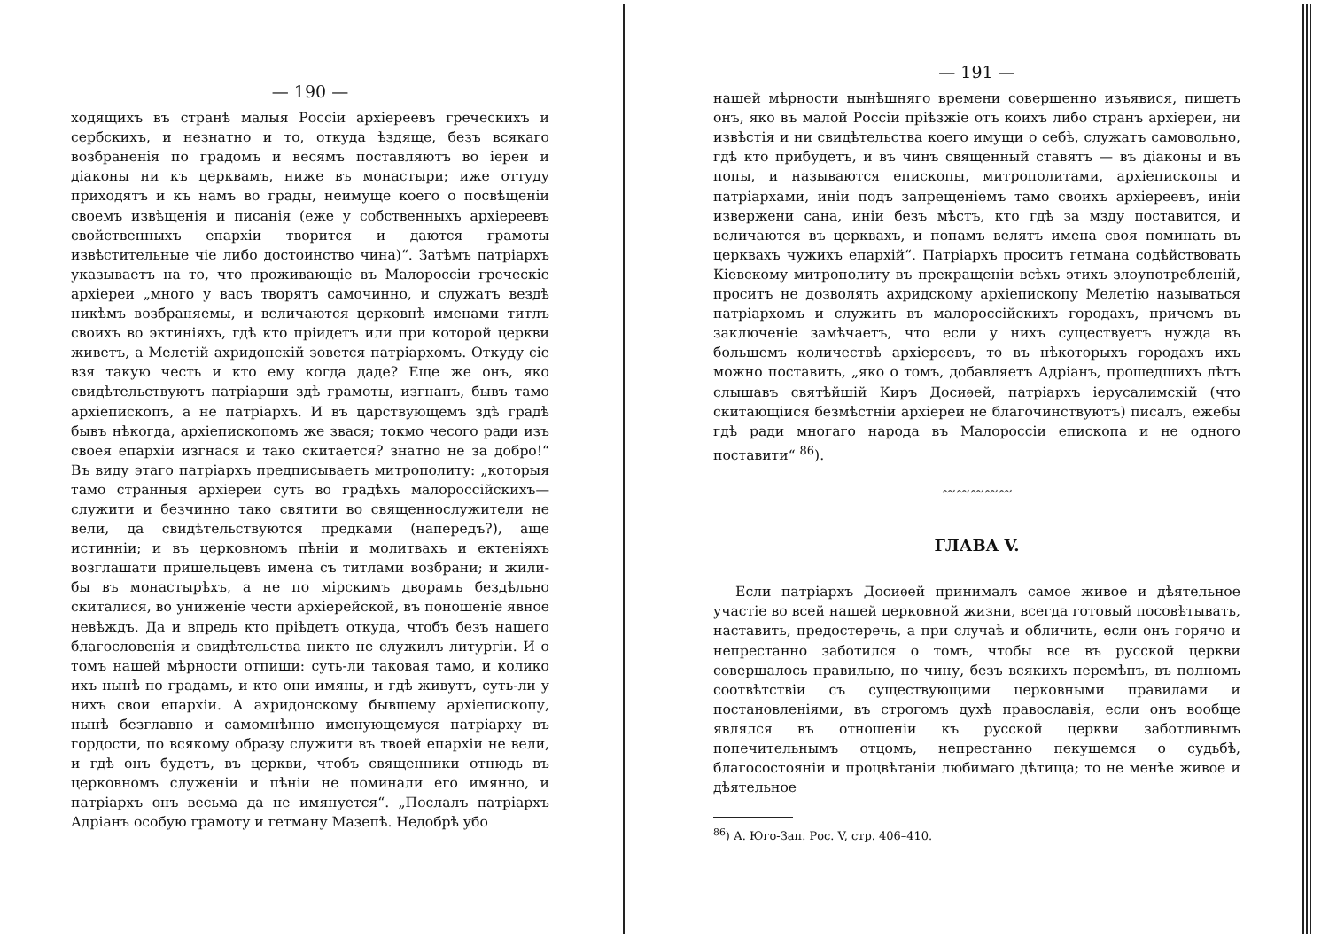— 190 —
ходящихъ въ странѣ малыя Россіи архіереевъ греческихъ и сербскихъ, и незнатно и то, откуда ѣздяще, безъ всякаго возбраненія по градомъ и весямъ поставляютъ во іереи и діаконы ни къ церквамъ, ниже въ монастыри; иже оттуду приходятъ и къ намъ во грады, неимуще коего о посвѣщеніи своемъ извѣщенія и писанія (еже у собственныхъ архіереевъ свойственныхъ епархіи творится и даются грамоты извѣстительные чіе либо достоинство чина)“. Затѣмъ патріархъ указываетъ на то, что проживающіе въ Малороссіи греческіе архіереи „много у васъ творятъ самочинно, и служатъ вездѣ никѣмъ возбраняемы, и величаются церковнѣ именами титлъ своихъ во эктиніяхъ, гдѣ кто пріидетъ или при которой церкви живетъ, а Мелетій ахридонскій зовется патріархомъ. Откуду сіе взя такую честь и кто ему когда даде? Еще же онъ, яко свидѣтельствуютъ патріарши здѣ грамоты, изгнанъ, бывъ тамо архіепископъ, а не патріархъ. И въ царствующемъ здѣ градѣ бывъ нѣкогда, архіепископомъ же звася; токмо чесого ради изъ своея епархіи изгнася и тако скитается? знатно не за добро!“ Въ виду этаго патріархъ предписываетъ митрополиту: „которыя тамо странныя архіереи суть во градѣхъ малороссійскихъ—служити и безчинно тако святити во священнослужители не вели, да свидѣтельствуются предками (напередъ?), аще истинніи; и въ церковномъ пѣніи и молитвахъ и ектеніяхъ возглашати пришельцевъ имена съ титлами возбрани; и жили-бы въ монастырѣхъ, а не по мірскимъ дворамъ бездѣльно скиталися, во униженіе чести архіерейской, въ поношеніе явное невѣждъ. Да и впредь кто пріѣдетъ откуда, чтобъ безъ нашего благословенія и свидѣтельства никто не служилъ литургіи. И о томъ нашей мѣрности отпиши: суть-ли таковая тамо, и колико ихъ нынѣ по градамъ, и кто они имяны, и гдѣ живутъ, суть-ли у нихъ свои епархіи. А ахридонскому бывшему архіепископу, нынѣ безглавно и самомнѣнно именующемуся патріарху въ гордости, по всякому образу служити въ твоей епархіи не вели, и гдѣ онъ будетъ, въ церкви, чтобъ священники отнюдь въ церковномъ служеніи и пѣніи не поминали его имянно, и патріархъ онъ весьма да не имянуется“. „Послалъ патріархъ Адріанъ особую грамоту и гетману Мазепѣ. Недобрѣ убо
— 191 —
нашей мѣрности нынѣшняго времени совершенно изъявися, пишетъ онъ, яко въ малой Россіи пріѣзжіе отъ коихъ либо странъ архіереи, ни извѣстія и ни свидѣтельства коего имущи о себѣ, служатъ самовольно, гдѣ кто прибудетъ, и въ чинъ священный ставятъ — въ діаконы и въ попы, и называются епископы, митрополитами, архіепископы и патріархами, иніи подъ запрещеніемъ тамо своихъ архіереевъ, иніи извержени сана, иніи безъ мѣстъ, кто гдѣ за мзду поставится, и величаются въ церквахъ, и попамъ велятъ имена своя поминать въ церквахъ чужихъ епархій“. Патріархъ проситъ гетмана содѣйствовать Кіевскому митрополиту въ прекращеніи всѣхъ этихъ злоупотребленій, проситъ не дозволять ахридскому архіепископу Мелетію называться патріархомъ и служить въ малороссійскихъ городахъ, причемъ въ заключеніе замѣчаетъ, что если у нихъ существуетъ нужда въ большемъ количествѣ архіереевъ, то въ нѣкоторыхъ городахъ ихъ можно поставить, „яко о томъ, добавляетъ Адріанъ, прошедшихъ лѣтъ слышавъ святѣйшій Киръ Досиѳей, патріархъ іерусалимскій (что скитающіися безмѣстніи архіереи не благочинствуютъ) писалъ, ежебы гдѣ ради многаго народа въ Малороссіи епископа и не одного поставити“ <sup>86</sup>).
〰〰〰〰〰
ГЛАВА V.
Если патріархъ Досиѳей принималъ самое живое и дѣятельное участіе во всей нашей церковной жизни, всегда готовый посовѣтывать, наставить, предостеречь, а при случаѣ и обличить, если онъ горячо и непрестанно заботился о томъ, чтобы все въ русской церкви совершалось правильно, по чину, безъ всякихъ перемѣнъ, въ полномъ соотвѣтствіи съ существующими церковными правилами и постановленіями, въ строгомъ духѣ православія, если онъ вообще являлся въ отношеніи къ русской церкви заботливымъ попечительнымъ отцомъ, непрестанно пекущемся о судьбѣ, благосостояніи и процвѣтаніи любимаго дѣтища; то не менѣе живое и дѣятельное
<sup>86</sup>) А. Юго-Зап. Рос. V, стр. 406–410.